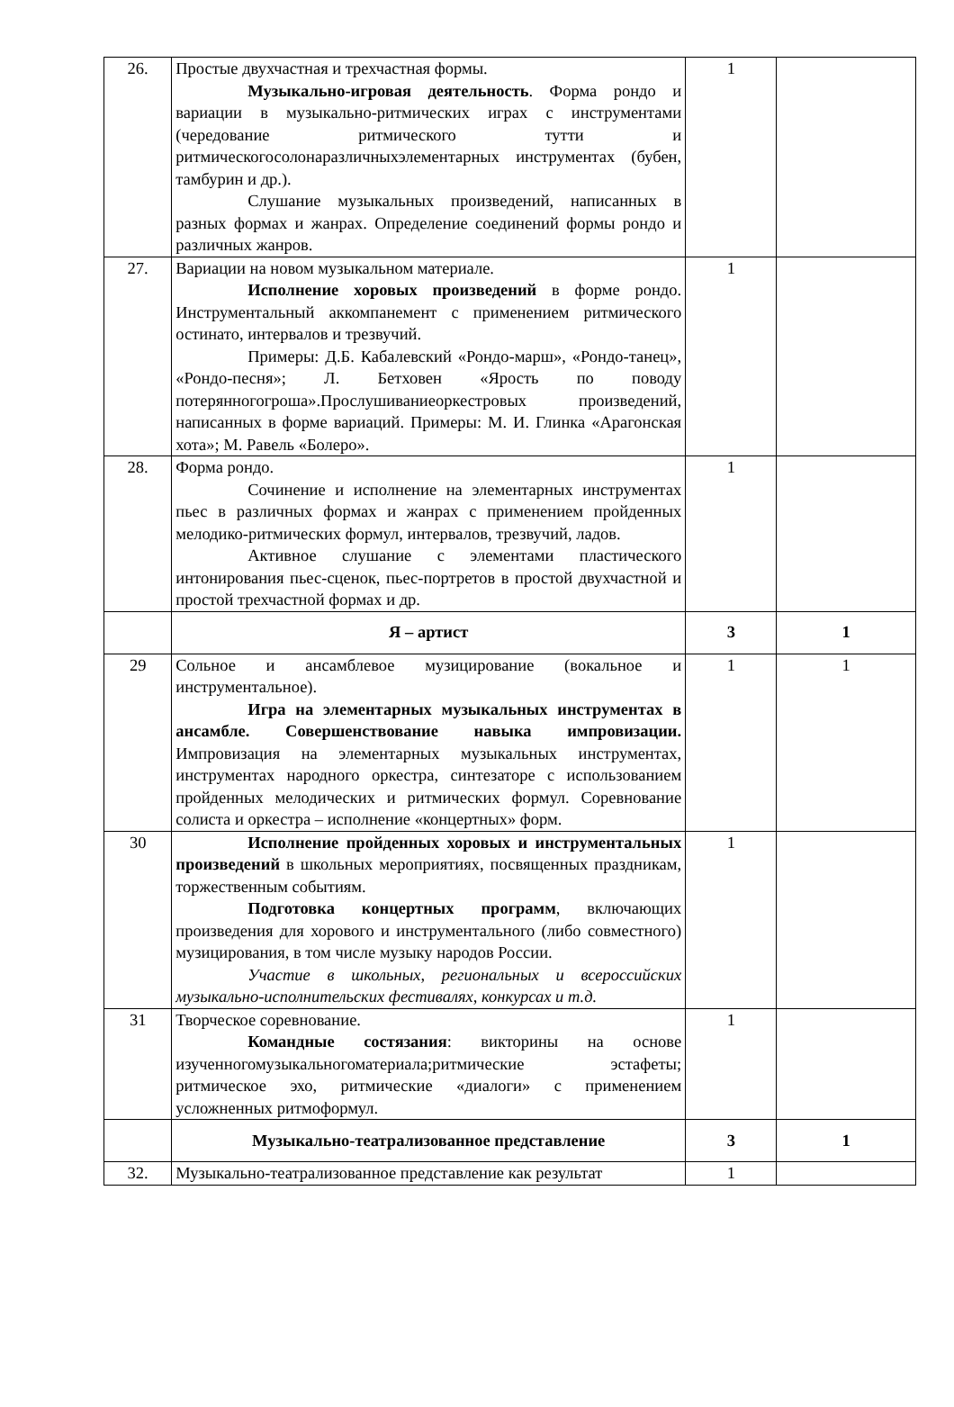| 26. | Простые двухчастная и трехчастная формы. Музыкально-игровая деятельность . Форма рондо и вариации в музыкально-ритмических играх с инструментами (чередование ритмического тутти и ритмическогосолонаразличныхэлементарных инструментах (бубен, тамбурин и др.). Слушание музыкальных произведений, написанных в разных формах и жанрах. Определение соединений формы рондо и различных жанров. | 1 | |
| 27. | Вариации на новом музыкальном материале. Исполнение хоровых произведений в форме рондо. Инструментальный аккомпанемент с применением ритмического остинато, интервалов и трезвучий. Примеры: Д.Б. Кабалевский «Рондо-марш», «Рондо-танец», «Рондо-песня»; Л. Бетховен «Ярость по поводу потерянногогроша».Прослушиваниеоркестровых произведений, написанных в форме вариаций. Примеры: М. И. Глинка «Арагонская хота»; М. Равель «Болеро». | 1 | |
| 28. | Форма рондо. Сочинение и исполнение на элементарных инструментах пьес в различных формах и жанрах с применением пройденных мелодико-ритмических формул, интервалов, трезвучий, ладов. Активное слушание с элементами пластического интонирования пьес-сценок, пьес-портретов в простой двухчастной и простой трехчастной формах и др. | 1 | |
| | Я – артист | 3 | 1 |
| 29 | Сольное и ансамблевое музицирование (вокальное и инструментальное). Игра на элементарных музыкальных инструментах в ансамбле. Совершенствование навыка импровизации. Импровизация на элементарных музыкальных инструментах, инструментах народного оркестра, синтезаторе с использованием пройденных мелодических и ритмических формул. Соревнование солиста и оркестра – исполнение «концертных» форм. | 1 | 1 |
| 30 | Исполнение пройденных хоровых и инструментальных произведений в школьных мероприятиях, посвященных праздникам, торжественным событиям. Подготовка концертных программ , включающих произведения для хорового и инструментального (либо совместного) музицирования, в том числе музыку народов России. Участие в школьных, региональных и всероссийских музыкально-исполнительских фестивалях, конкурсах и т.д. | 1 | |
| 31 | Творческое соревнование. Командные состязания : викторины на основе изученногомузыкальногоматериала;ритмические эстафеты; ритмическое эхо, ритмические «диалоги» с применением усложненных ритмоформул. | 1 | |
| | Музыкально-театрализованное представление | 3 | 1 |
| 32. | Музыкально-театрализованное представление как результат | 1 | |